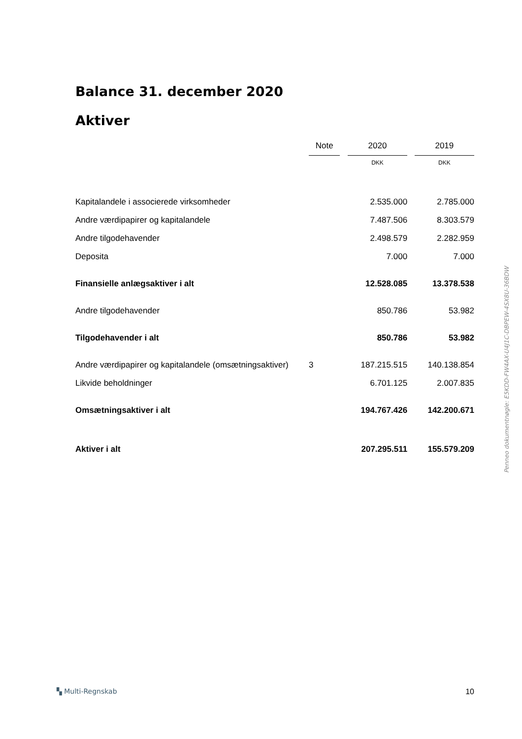Balance 31. december 2020
Aktiver
| | Note | | 2020 | | 2019 |
| | | | DKK | | DKK |
| Kapitalandele i associerede virksomheder | | | 2.535.000 | | 2.785.000 |
| Andre værdipapirer og kapitalandele | | | 7.487.506 | | 8.303.579 |
| Andre tilgodehavender | | | 2.498.579 | | 2.282.959 |
| Deposita | | | 7.000 | | 7.000 |
| Finansielle anlægsaktiver i alt | | | 12.528.085 | | 13.378.538 |
| Andre tilgodehavender | | | 850.786 | | 53.982 |
| Tilgodehavender i alt | | | 850.786 | | 53.982 |
| Andre værdipapirer og kapitalandele (omsætningsaktiver) | 3 | | 187.215.515 | | 140.138.854 |
| Likvide beholdninger | | | 6.701.125 | | 2.007.835 |
| Omsætningsaktiver i alt | | | 194.767.426 | | 142.200.671 |
| Aktiver i alt | | | 207.295.511 | | 155.579.209 |
Penneo dokumentnøgle: E5KDD-FW4AX-U4J1C-DBPEW-4SX8U-36BDW
▚ Multi-Regnskab 10